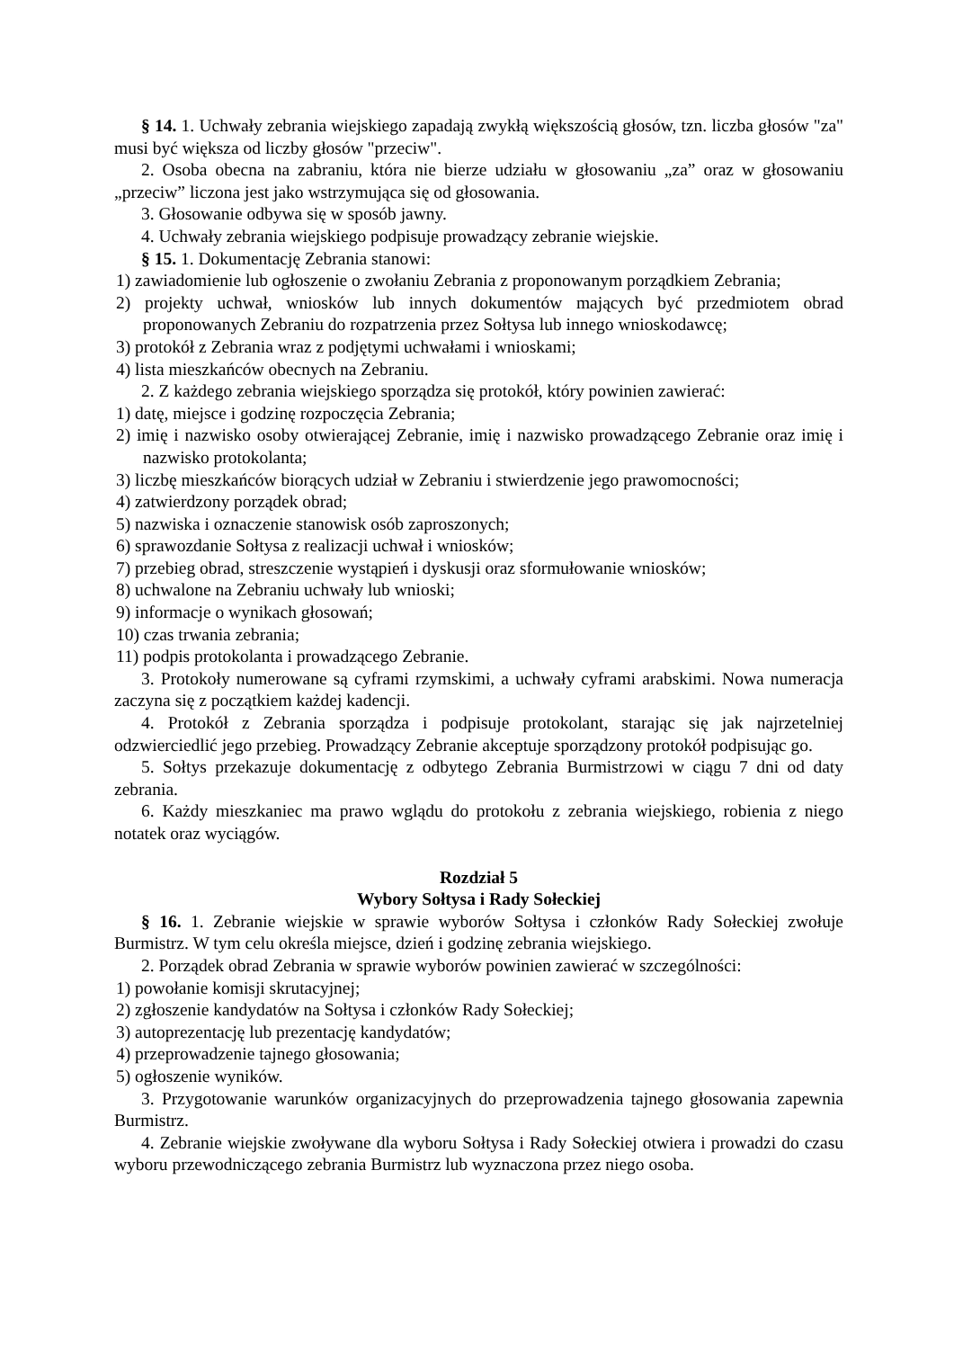§ 14. 1. Uchwały zebrania wiejskiego zapadają zwykłą większością głosów, tzn. liczba głosów "za" musi być większa od liczby głosów "przeciw".
2. Osoba obecna na zabraniu, która nie bierze udziału w głosowaniu „za” oraz w głosowaniu „przeciw” liczona jest jako wstrzymująca się od głosowania.
3. Głosowanie odbywa się w sposób jawny.
4. Uchwały zebrania wiejskiego podpisuje prowadzący zebranie wiejskie.
§ 15. 1. Dokumentację Zebrania stanowi:
1) zawiadomienie lub ogłoszenie o zwołaniu Zebrania z proponowanym porządkiem Zebrania;
2) projekty uchwał, wniosków lub innych dokumentów mających być przedmiotem obrad proponowanych Zebraniu do rozpatrzenia przez Sołtysa lub innego wnioskodawcę;
3) protokół z Zebrania wraz z podjętymi uchwałami i wnioskami;
4) lista mieszkańców obecnych na Zebraniu.
2. Z każdego zebrania wiejskiego sporządza się protokół, który powinien zawierać:
1) datę, miejsce i godzinę rozpoczęcia Zebrania;
2) imię i nazwisko osoby otwierającej Zebranie, imię i nazwisko prowadzącego Zebranie oraz imię i nazwisko protokolanta;
3) liczbę mieszkańców biorących udział w Zebraniu i stwierdzenie jego prawomocności;
4) zatwierdzony porządek obrad;
5) nazwiska i oznaczenie stanowisk osób zaproszonych;
6) sprawozdanie Sołtysa z realizacji uchwał i wniosków;
7) przebieg obrad, streszczenie wystąpień i dyskusji oraz sformułowanie wniosków;
8) uchwalone na Zebraniu uchwały lub wnioski;
9) informacje o wynikach głosowań;
10) czas trwania zebrania;
11) podpis protokolanta i prowadzącego Zebranie.
3. Protokoły numerowane są cyframi rzymskimi, a uchwały cyframi arabskimi. Nowa numeracja zaczyna się z początkiem każdej kadencji.
4. Protokół z Zebrania sporządza i podpisuje protokolant, starając się jak najrzetelniej odzwierciedlić jego przebieg. Prowadzący Zebranie akceptuje sporządzony protokół podpisując go.
5. Sołtys przekazuje dokumentację z odbytego Zebrania Burmistrzowi w ciągu 7 dni od daty zebrania.
6. Każdy mieszkaniec ma prawo wglądu do protokołu z zebrania wiejskiego, robienia z niego notatek oraz wyciągów.
Rozdział 5
Wybory Sołtysa i Rady Sołeckiej
§ 16. 1. Zebranie wiejskie w sprawie wyborów Sołtysa i członków Rady Sołeckiej zwołuje Burmistrz. W tym celu określa miejsce, dzień i godzinę zebrania wiejskiego.
2. Porządek obrad Zebrania w sprawie wyborów powinien zawierać w szczególności:
1) powołanie komisji skrutacyjnej;
2) zgłoszenie kandydatów na Sołtysa i członków Rady Sołeckiej;
3) autoprezentację lub prezentację kandydatów;
4) przeprowadzenie tajnego głosowania;
5) ogłoszenie wyników.
3. Przygotowanie warunków organizacyjnych do przeprowadzenia tajnego głosowania zapewnia Burmistrz.
4. Zebranie wiejskie zwoływane dla wyboru Sołtysa i Rady Sołeckiej otwiera i prowadzi do czasu wyboru przewodniczącego zebrania Burmistrz lub wyznaczona przez niego osoba.